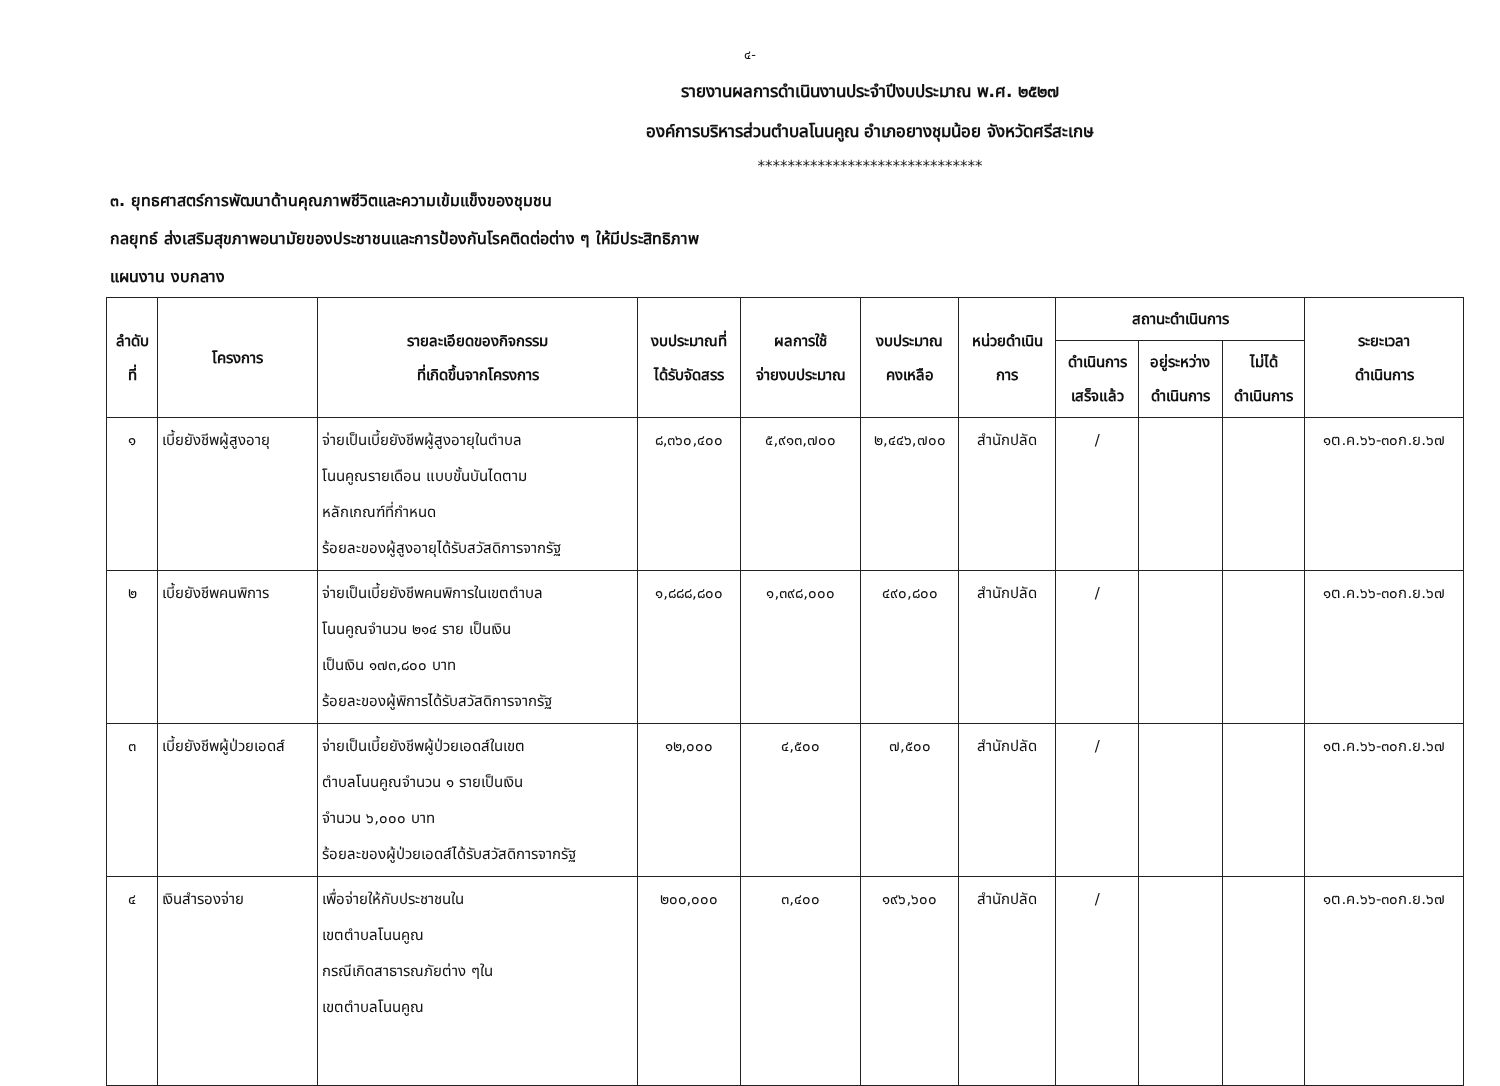๔-
รายงานผลการดำเนินงานประจำปีงบประมาณ พ.ศ. ๒๕๒๗
องค์การบริหารส่วนตำบลโนนคูณ อำเภอยางชุมน้อย จังหวัดศรีสะเกษ
******************************
๓. ยุทธศาสตร์การพัฒนาด้านคุณภาพชีวิตและความเข้มแข็งของชุมชน
กลยุทธ์ ส่งเสริมสุขภาพอนามัยของประชาชนและการป้องกันโรคติดต่อต่าง ๆ ให้มีประสิทธิภาพ
แผนงาน งบกลาง
| ลำดับ ที่ | โครงการ | รายละเอียดของกิจกรรม ที่เกิดขึ้นจากโครงการ | งบประมาณที่ ได้รับจัดสรร | ผลการใช้ จ่ายงบประมาณ | งบประมาณ คงเหลือ | หน่วยดำเนิน การ | สถานะดำเนินการ | | | ระยะเวลา ดำเนินการ |
| --- | --- | --- | --- | --- | --- | --- | --- | --- | --- | --- |
| | | | | | | | ดำเนินการ เสร็จแล้ว | อยู่ระหว่าง ดำเนินการ | ไม่ได้ ดำเนินการ | |
| ๑ | เบี้ยยังชีพผู้สูงอายุ | จ่ายเป็นเบี้ยยังชีพผู้สูงอายุในตำบล โนนคูณรายเดือน แบบขั้นบันไดตาม หลักเกณฑ์ที่กำหนด ร้อยละของผู้สูงอายุได้รับสวัสดิการจากรัฐ | ๘,๓๖๐,๔๐๐ | ๕,๙๑๓,๗๐๐ | ๒,๔๔๖,๗๐๐ | สำนักปลัด | / | | | ๑ต.ค.๖๖-๓๐ก.ย.๖๗ |
| ๒ | เบี้ยยังชีพคนพิการ | จ่ายเป็นเบี้ยยังชีพคนพิการในเขตตำบล โนนคูณจำนวน ๒๑๔ ราย เป็นเงิน เป็นเงิน ๑๗๓,๘๐๐ บาท ร้อยละของผู้พิการได้รับสวัสดิการจากรัฐ | ๑,๘๘๘,๘๐๐ | ๑,๓๙๘,๐๐๐ | ๔๙๐,๘๐๐ | สำนักปลัด | / | | | ๑ต.ค.๖๖-๓๐ก.ย.๖๗ |
| ๓ | เบี้ยยังชีพผู้ป่วยเอดส์ | จ่ายเป็นเบี้ยยังชีพผู้ป่วยเอดส์ในเขต ตำบลโนนคูณจำนวน ๑ รายเป็นเงิน จำนวน ๖,๐๐๐ บาท ร้อยละของผู้ป่วยเอดส์ได้รับสวัสดิการจากรัฐ | ๑๒,๐๐๐ | ๔,๕๐๐ | ๗,๕๐๐ | สำนักปลัด | / | | | ๑ต.ค.๖๖-๓๐ก.ย.๖๗ |
| ๔ | เงินสำรองจ่าย | เพื่อจ่ายให้กับประชาชนใน เขตตำบลโนนคูณ กรณีเกิดสาธารณภัยต่าง ๆใน เขตตำบลโนนคูณ | ๒๐๐,๐๐๐ | ๓,๔๐๐ | ๑๙๖,๖๐๐ | สำนักปลัด | / | | | ๑ต.ค.๖๖-๓๐ก.ย.๖๗ |